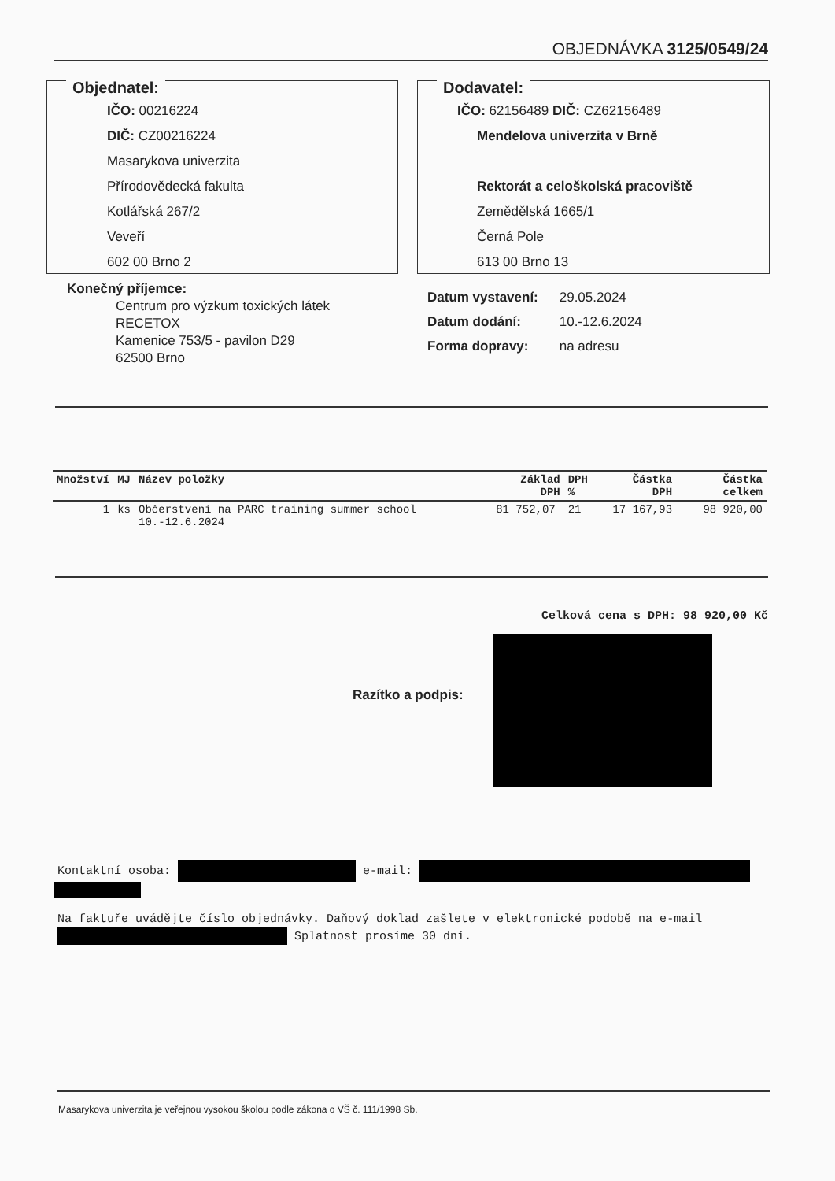OBJEDNÁVKA 3125/0549/24
Objednatel:
IČO: 00216224
DIČ: CZ00216224
Masarykova univerzita
Přírodovědecká fakulta
Kotlářská 267/2
Veveří
602 00 Brno 2
Dodavatel:
IČO: 62156489 DIČ: CZ62156489
Mendelova univerzita v Brně
Rektorát a celoškolská pracoviště
Zemědělská 1665/1
Černá Pole
613 00 Brno 13
Konečný příjemce:
Centrum pro výzkum toxických látek
RECETOX
Kamenice 753/5 - pavilon D29
62500 Brno
Datum vystavení: 29.05.2024
Datum dodání: 10.-12.6.2024
Forma dopravy: na adresu
| Množství | MJ | Název položky | Základ DPH | DPH % | Částka DPH | Částka celkem |
| --- | --- | --- | --- | --- | --- | --- |
| 1 | ks | Občerstvení na PARC training summer school 10.-12.6.2024 | 81 752,07 | 21 | 17 167,93 | 98 920,00 |
Celková cena s DPH: 98 920,00 Kč
Razítko a podpis:
Kontaktní osoba: e-mail:
Na faktuře uvádějte číslo objednávky. Daňový doklad zašlete v elektronické podobě na e-mail Splatnost prosíme 30 dní.
Masarykova univerzita je veřejnou vysokou školou podle zákona o VŠ č. 111/1998 Sb.